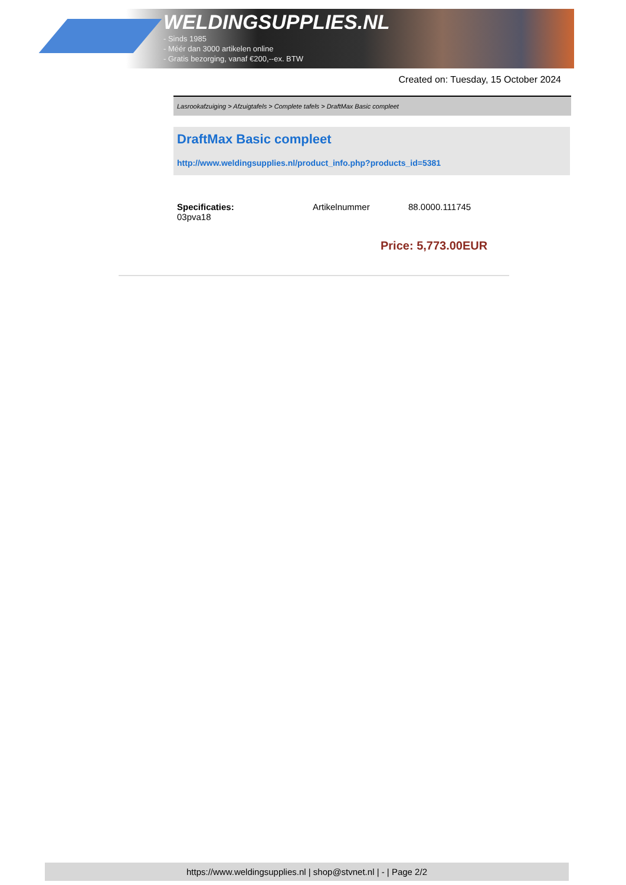WELDINGSUPPLIES.NL
- Sinds 1985
- Méér dan 3000 artikelen online
- Gratis bezorging, vanaf €200,--ex. BTW
Created on: Tuesday, 15 October 2024
Lasrookafzuiging > Afzuigtafels > Complete tafels > DraftMax Basic compleet
DraftMax Basic compleet
http://www.weldingsupplies.nl/product_info.php?products_id=5381
| Specificaties: 03pva18 | Artikelnummer | 88.0000.111745 |
Price: 5,773.00EUR
https://www.weldingsupplies.nl | shop@stvnet.nl | - | Page 2/2